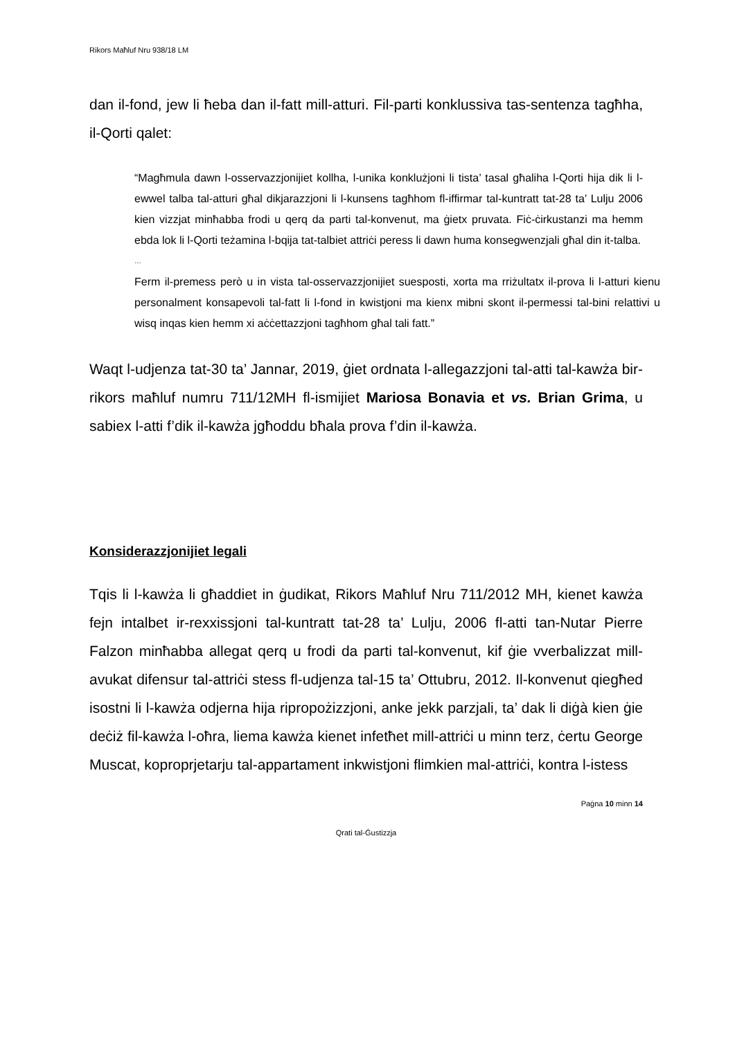Rikors Maħluf Nru 938/18 LM
dan il-fond, jew li ħeba dan il-fatt mill-atturi. Fil-parti konklussiva tas-sentenza tagħha, il-Qorti qalet:
“Magħmula dawn l-osservazzjonijiet kollha, l-unika konklużjoni li tista’ tasal għaliha l-Qorti hija dik li l-ewwel talba tal-atturi għal dikjarazzjoni li l-kunsens tagħhom fl-iffirmar tal-kuntratt tat-28 ta’ Lulju 2006 kien vizzjat minħabba frodi u qerq da parti tal-konvenut, ma ġietx pruvata. Fiċ-ċirkustanzi ma hemm ebda lok li l-Qorti teżamina l-bqija tat-talbiet attriċi peress li dawn huma konsegwenzjali għal din it-talba.
…
Ferm il-premess però u in vista tal-osservazzjonijiet suesposti, xorta ma rriżultatx il-prova li l-atturi kienu personalment konsapevoli tal-fatt li l-fond in kwistjoni ma kienx mibni skont il-permessi tal-bini relattivi u wisq inqas kien hemm xi aċċettazzjoni tagħhom għal tali fatt.”
Waqt l-udjenza tat-30 ta’ Jannar, 2019, ġiet ordnata l-allegazzjoni tal-atti tal-kawża bir-rikors maħluf numru 711/12MH fl-ismijiet Mariosa Bonavia et vs. Brian Grima, u sabiex l-atti f’dik il-kawża jgħoddu bħala prova f’din il-kawża.
Konsiderazzjonijiet legali
Tqis li l-kawża li għaddiet in ġudikat, Rikors Maħluf Nru 711/2012 MH, kienet kawża fejn intalbet ir-rexxissjoni tal-kuntratt tat-28 ta’ Lulju, 2006 fl-atti tan-Nutar Pierre Falzon minħabba allegat qerq u frodi da parti tal-konvenut, kif ġie vverbalizzat mill-avukat difensur tal-attriċi stess fl-udjenza tal-15 ta’ Ottubru, 2012. Il-konvenut qiegħed isostni li l-kawża odjerna hija ripropożizzjoni, anke jekk parzjali, ta’ dak li diġà kien ġie deċiż fil-kawża l-oħra, liema kawża kienet infetħet mill-attriċi u minn terz, ċertu George Muscat, koproprjetarju tal-appartament inkwistjoni flimkien mal-attriċi, kontra l-istess
Paġna 10 minn 14
Qrati tal-Ġustizzja